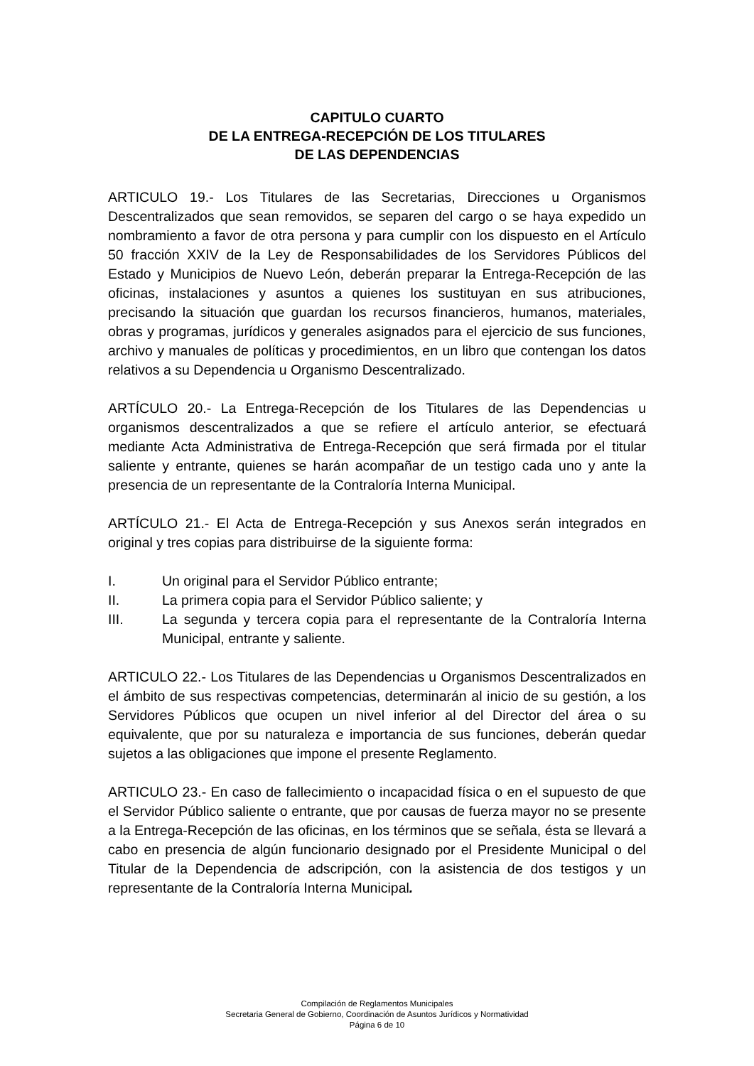CAPITULO CUARTO
DE LA ENTREGA-RECEPCIÓN DE LOS TITULARES
DE LAS DEPENDENCIAS
ARTICULO 19.- Los Titulares de las Secretarias, Direcciones u Organismos Descentralizados que sean removidos, se separen del cargo o se haya expedido un nombramiento a favor de otra persona y para cumplir con los dispuesto en el Artículo 50 fracción XXIV de la Ley de Responsabilidades de los Servidores Públicos del Estado y Municipios de Nuevo León, deberán preparar la Entrega-Recepción de las oficinas, instalaciones y asuntos a quienes los sustituyan en sus atribuciones, precisando la situación que guardan los recursos financieros, humanos, materiales, obras y programas, jurídicos y generales asignados para el ejercicio de sus funciones, archivo y manuales de políticas y procedimientos, en un libro que contengan los datos relativos a su Dependencia u Organismo Descentralizado.
ARTÍCULO 20.- La Entrega-Recepción de los Titulares de las Dependencias u organismos descentralizados a que se refiere el artículo anterior, se efectuará mediante Acta Administrativa de Entrega-Recepción que será firmada por el titular saliente y entrante, quienes se harán acompañar de un testigo cada uno y ante la presencia de un representante de la Contraloría Interna Municipal.
ARTÍCULO 21.- El Acta de Entrega-Recepción y sus Anexos serán integrados en original y tres copias para distribuirse de la siguiente forma:
I. Un original para el Servidor Público entrante;
II. La primera copia para el Servidor Público saliente; y
III. La segunda y tercera copia para el representante de la Contraloría Interna Municipal, entrante y saliente.
ARTICULO 22.- Los Titulares de las Dependencias u Organismos Descentralizados en el ámbito de sus respectivas competencias, determinarán al inicio de su gestión, a los Servidores Públicos que ocupen un nivel inferior al del Director del área o su equivalente, que por su naturaleza e importancia de sus funciones, deberán quedar sujetos a las obligaciones que impone el presente Reglamento.
ARTICULO 23.- En caso de fallecimiento o incapacidad física o en el supuesto de que el Servidor Público saliente o entrante, que por causas de fuerza mayor no se presente a la Entrega-Recepción de las oficinas, en los términos que se señala, ésta se llevará a cabo en presencia de algún funcionario designado por el Presidente Municipal o del Titular de la Dependencia de adscripción, con la asistencia de dos testigos y un representante de la Contraloría Interna Municipal.
Compilación de Reglamentos Municipales
Secretaria General de Gobierno, Coordinación de Asuntos Jurídicos y Normatividad
Página 6 de 10